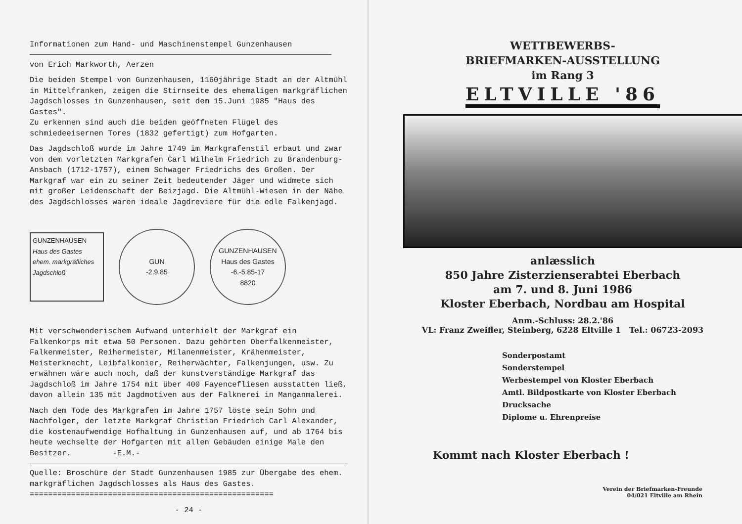Informationen zum Hand- und Maschinenstempel Gunzenhausen
von Erich Markworth, Aerzen
Die beiden Stempel von Gunzenhausen, 1160jährige Stadt an der Altmühl in Mittelfranken, zeigen die Stirnseite des ehemaligen markgräflichen Jagdschlosses in Gunzenhausen, seit dem 15.Juni 1985 "Haus des Gastes".
Zu erkennen sind auch die beiden geöffneten Flügel des schmiedeeisernen Tores (1832 gefertigt) zum Hofgarten.
Das Jagdschloß wurde im Jahre 1749 im Markgrafenstil erbaut und zwar von dem vorletzten Markgrafen Carl Wilhelm Friedrich zu Brandenburg-Ansbach (1712-1757), einem Schwager Friedrichs des Großen. Der Markgraf war ein zu seiner Zeit bedeutender Jäger und widmete sich mit großer Leidenschaft der Beizjagd. Die Altmühl-Wiesen in der Nähe des Jagdschlosses waren ideale Jagdreviere für die edle Falkenjagd.
GUNZENHAUSEN
Haus des Gastes
ehem. markgräfliches Jagdschloß
GUN
-2.9.85
GUNZENHAUSEN
Haus des Gastes
-6.-5.85-17
8820
Mit verschwenderischem Aufwand unterhielt der Markgraf ein Falkenkorps mit etwa 50 Personen. Dazu gehörten Oberfalkenmeister, Falkenmeister, Reihermeister, Milanenmeister, Krähenmeister, Meisterknecht, Leibfalkonier, Reiherwächter, Falkenjungen, usw. Zu erwähnen wäre auch noch, daß der kunstverständige Markgraf das Jagdschloß im Jahre 1754 mit über 400 Fayencefliesen ausstatten ließ, davon allein 135 mit Jagdmotiven aus der Falknerei in Manganmalerei.
Nach dem Tode des Markgrafen im Jahre 1757 löste sein Sohn und Nachfolger, der letzte Markgraf Christian Friedrich Carl Alexander, die kostenaufwendige Hofhaltung in Gunzenhausen auf, und ab 1764 bis heute wechselte der Hofgarten mit allen Gebäuden einige Male den Besitzer. -E.M.-
Quelle: Broschüre der Stadt Gunzenhausen 1985 zur Übergabe des ehem. markgräflichen Jagdschlosses als Haus des Gastes.
=====================================================
- 24 -
WETTBEWERBS-
BRIEFMARKEN-AUSSTELLUNG
im Rang 3
ELTVILLE '86
anlæsslich
850 Jahre Zisterzienserabtei Eberbach
am 7. und 8. Juni 1986
Kloster Eberbach, Nordbau am Hospital
Anm.-Schluss: 28.2.'86
VL: Franz Zweifler, Steinberg, 6228 Eltville 1 Tel.: 06723-2093
Sonderpostamt
Sonderstempel
Werbestempel von Kloster Eberbach
Amtl. Bildpostkarte von Kloster Eberbach
Drucksache
Diplome u. Ehrenpreise
Kommt nach Kloster Eberbach !
Verein der Briefmarken-Freunde
04/021 Eltville am Rhein